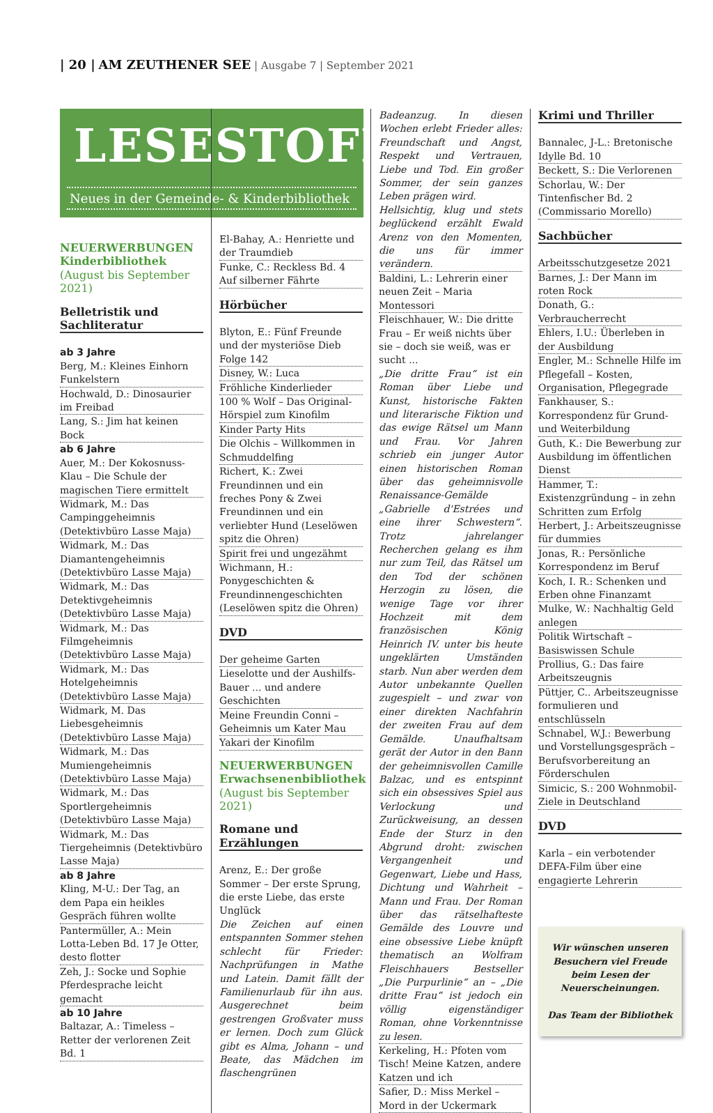| 20 | AM ZEUTHENER SEE | Ausgabe 7 | September 2021
LESESTOFF
Neues in der Gemeinde- & Kinderbibliothek
NEUERWERBUNGEN Kinderbibliothek
(August bis September 2021)
Belletristik und Sachliteratur
ab 3 Jahre
Berg, M.: Kleines Einhorn Funkelstern
Hochwald, D.: Dinosaurier im Freibad
Lang, S.: Jim hat keinen Bock
ab 6 Jahre
Auer, M.: Der Kokosnuss-Klau – Die Schule der magischen Tiere ermittelt
Widmark, M.: Das Campinggeheimnis (Detektivbüro Lasse Maja)
Widmark, M.: Das Diamantengeheimnis (Detektivbüro Lasse Maja)
Widmark, M.: Das Detektivgeheimnis (Detektivbüro Lasse Maja)
Widmark, M.: Das Filmgeheimnis (Detektivbüro Lasse Maja)
Widmark, M.: Das Hotelgeheimnis (Detektivbüro Lasse Maja)
Widmark, M. Das Liebesgeheimnis (Detektivbüro Lasse Maja)
Widmark, M.: Das Mumiengeheimnis (Detektivbüro Lasse Maja)
Widmark, M.: Das Sportlergeheimnis (Detektivbüro Lasse Maja)
Widmark, M.: Das Tiergeheimnis (Detektivbüro Lasse Maja)
ab 8 Jahre
Kling, M-U.: Der Tag, an dem Papa ein heikles Gespräch führen wollte
Pantermüller, A.: Mein Lotta-Leben Bd. 17 Je Otter, desto flotter
Zeh, J.: Socke und Sophie Pferdesprache leicht gemacht
ab 10 Jahre
Baltazar, A.: Timeless – Retter der verlorenen Zeit Bd. 1
El-Bahay, A.: Henriette und der Traumdieb
Funke, C.: Reckless Bd. 4 Auf silberner Fährte
Hörbücher
Blyton, E.: Fünf Freunde und der mysteriöse Dieb Folge 142
Disney, W.: Luca
Fröhliche Kinderlieder
100 % Wolf – Das Original-Hörspiel zum Kinofilm
Kinder Party Hits
Die Olchis – Willkommen in Schmuddelfing
Richert, K.: Zwei Freundinnen und ein freches Pony & Zwei Freundinnen und ein verliebter Hund (Leselöwen spitz die Ohren)
Spirit frei und ungezähmt
Wichmann, H.: Ponygeschichten & Freundinnengeschichten (Leselöwen spitz die Ohren)
DVD
Der geheime Garten
Lieselotte und der Aushilfs-Bauer ... und andere Geschichten
Meine Freundin Conni – Geheimnis um Kater Mau
Yakari der Kinofilm
NEUERWERBUNGEN Erwachsenenbibliothek
(August bis September 2021)
Romane und Erzählungen
Arenz, E.: Der große Sommer – Der erste Sprung, die erste Liebe, das erste Unglück
Die Zeichen auf einen entspannten Sommer stehen schlecht für Frieder: Nachprüfungen in Mathe und Latein. Damit fällt der Familienurlaub für ihn aus. Ausgerechnet beim gestrengen Großvater muss er lernen. Doch zum Glück gibt es Alma, Johann – und Beate, das Mädchen im flaschengrünen
Badeanzug. In diesen Wochen erlebt Frieder alles: Freundschaft und Angst, Respekt und Vertrauen, Liebe und Tod. Ein großer Sommer, der sein ganzes Leben prägen wird.
Hellsichtig, klug und stets beglückend erzählt Ewald Arenz von den Momenten, die uns für immer verändern.
Baldini, L.: Lehrerin einer neuen Zeit – Maria Montessori
Fleischhauer, W.: Die dritte Frau – Er weiß nichts über sie – doch sie weiß, was er sucht ...
„Die dritte Frau“ ist ein Roman über Liebe und Kunst, historische Fakten und literarische Fiktion und das ewige Rätsel um Mann und Frau. Vor Jahren schrieb ein junger Autor einen historischen Roman über das geheimnisvolle Renaissance-Gemälde „Gabrielle d'Estrées und eine ihrer Schwestern“. Trotz jahrelanger Recherchen gelang es ihm nur zum Teil, das Rätsel um den Tod der schönen Herzogin zu lösen, die wenige Tage vor ihrer Hochzeit mit dem französischen König Heinrich IV. unter bis heute ungeklärten Umständen starb. Nun aber werden dem Autor unbekannte Quellen zugespielt – und zwar von einer direkten Nachfahrin der zweiten Frau auf dem Gemälde. Unaufhaltsam gerät der Autor in den Bann der geheimnisvollen Camille Balzac, und es entspinnt sich ein obsessives Spiel aus Verlockung und Zurückweisung, an dessen Ende der Sturz in den Abgrund droht: zwischen Vergangenheit und Gegenwart, Liebe und Hass, Dichtung und Wahrheit – Mann und Frau. Der Roman über das rätselhafteste Gemälde des Louvre und eine obsessive Liebe knüpft thematisch an Wolfram Fleischhauers Bestseller „Die Purpurlinie“ an – „Die dritte Frau“ ist jedoch ein völlig eigenständiger Roman, ohne Vorkenntnisse zu lesen.
Kerkeling, H.: Pfoten vom Tisch! Meine Katzen, andere Katzen und ich
Safier, D.: Miss Merkel – Mord in der Uckermark
Krimi und Thriller
Bannalec, J-L.: Bretonische Idylle Bd. 10
Beckett, S.: Die Verlorenen
Schorlau, W.: Der Tintenfischer Bd. 2 (Commissario Morello)
Sachbücher
Arbeitsschutzgesetze 2021
Barnes, J.: Der Mann im roten Rock
Donath, G.: Verbraucherrecht
Ehlers, I.U.: Überleben in der Ausbildung
Engler, M.: Schnelle Hilfe im Pflegefall – Kosten, Organisation, Pflegegrade
Fankhauser, S.: Korrespondenz für Grund- und Weiterbildung
Guth, K.: Die Bewerbung zur Ausbildung im öffentlichen Dienst
Hammer, T.: Existenzgründung – in zehn Schritten zum Erfolg
Herbert, J.: Arbeitszeugnisse für dummies
Jonas, R.: Persönliche Korrespondenz im Beruf
Koch, I. R.: Schenken und Erben ohne Finanzamt
Mulke, W.: Nachhaltig Geld anlegen
Politik Wirtschaft – Basiswissen Schule
Prollius, G.: Das faire Arbeitszeugnis
Püttjer, C.. Arbeitszeugnisse formulieren und entschlüsseln
Schnabel, W.J.: Bewerbung und Vorstellungsgespräch – Berufsvorbereitung an Förderschulen
Simicic, S.: 200 Wohnmobil-Ziele in Deutschland
DVD
Karla – ein verbotender DEFA-Film über eine engagierte Lehrerin
Wir wünschen unseren Besuchern viel Freude beim Lesen der Neuerscheinungen.
Das Team der Bibliothek